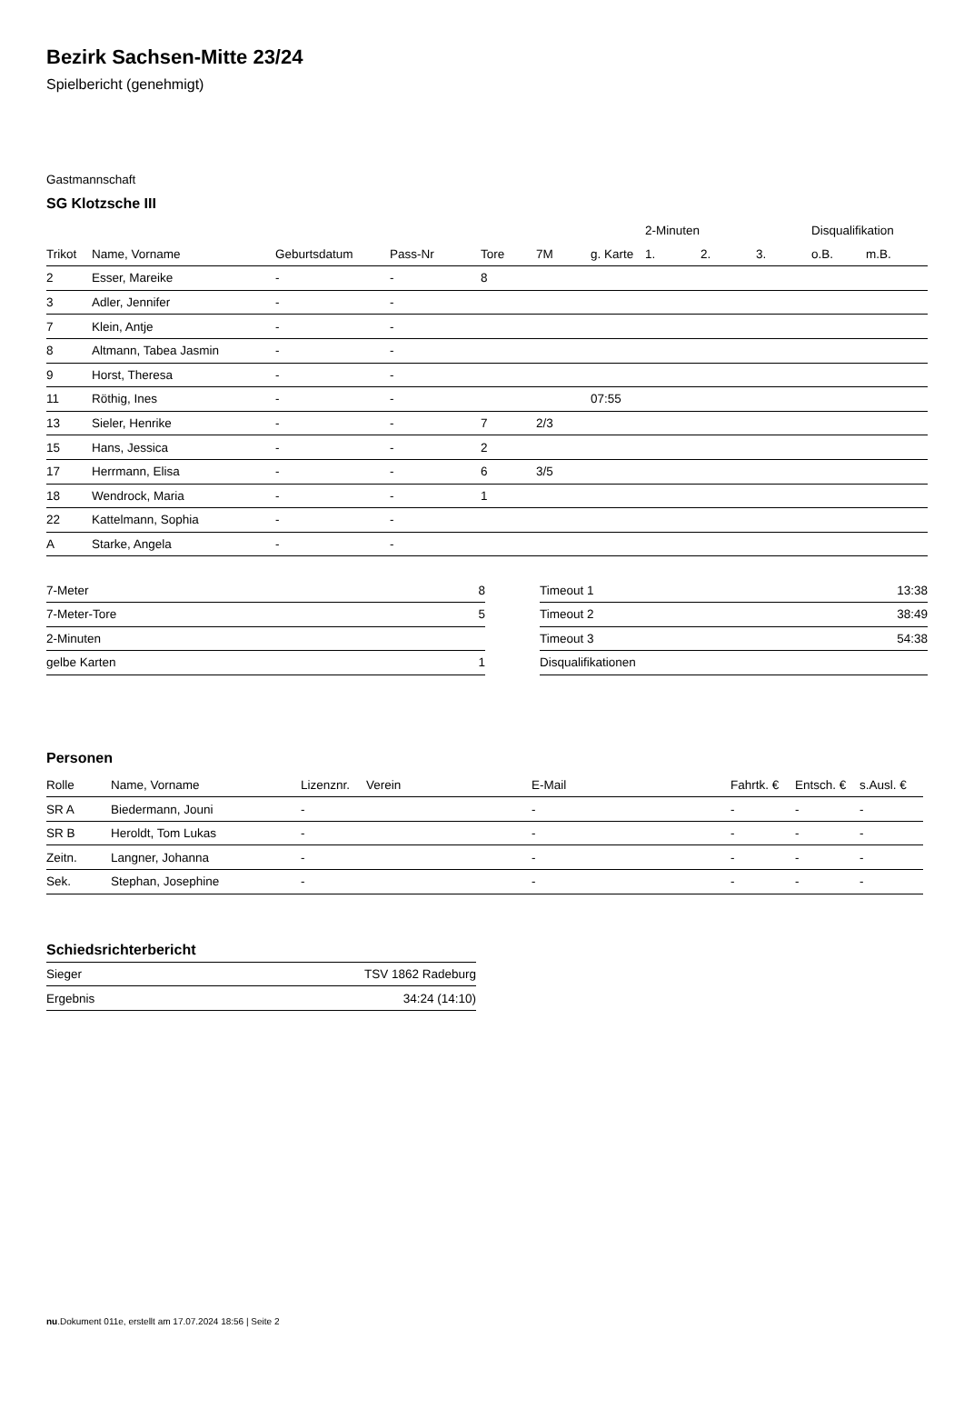Bezirk Sachsen-Mitte 23/24
Spielbericht (genehmigt)
Gastmannschaft
SG Klotzsche III
| | | | | | | | 2-Minuten | | | Disqualifikation | |
| --- | --- | --- | --- | --- | --- | --- | --- | --- | --- | --- | --- |
| Trikot | Name, Vorname | Geburtsdatum | Pass-Nr | Tore | 7M | g. Karte | 1. | 2. | 3. | o.B. | m.B. |
| 2 | Esser, Mareike | - | - | 8 | | | | | | | |
| 3 | Adler, Jennifer | - | - | | | | | | | | |
| 7 | Klein, Antje | - | - | | | | | | | | |
| 8 | Altmann, Tabea Jasmin | - | - | | | | | | | | |
| 9 | Horst, Theresa | - | - | | | | | | | | |
| 11 | Röthig, Ines | - | - | | | 07:55 | | | | | |
| 13 | Sieler, Henrike | - | - | 7 | 2/3 | | | | | | |
| 15 | Hans, Jessica | - | - | 2 | | | | | | | |
| 17 | Herrmann, Elisa | - | - | 6 | 3/5 | | | | | | |
| 18 | Wendrock, Maria | - | - | 1 | | | | | | | |
| 22 | Kattelmann, Sophia | - | - | | | | | | | | |
| A | Starke, Angela | - | - | | | | | | | | |
| 7-Meter | 8 |
| 7-Meter-Tore | 5 |
| 2-Minuten | |
| gelbe Karten | 1 |
| Timeout 1 | 13:38 |
| Timeout 2 | 38:49 |
| Timeout 3 | 54:38 |
| Disqualifikationen | |
Personen
| Rolle | Name, Vorname | Lizenznr. | Verein | E-Mail | Fahrtk. € | Entsch. € | s.Ausl. € |
| --- | --- | --- | --- | --- | --- | --- | --- |
| SR A | Biedermann, Jouni | - | | - | - | - | - |
| SR B | Heroldt, Tom Lukas | - | | - | - | - | - |
| Zeitn. | Langner, Johanna | - | | - | - | - | - |
| Sek. | Stephan, Josephine | - | | - | - | - | - |
Schiedsrichterbericht
| Sieger | TSV 1862 Radeburg |
| Ergebnis | 34:24 (14:10) |
nu.Dokument 011e, erstellt am 17.07.2024 18:56 | Seite 2